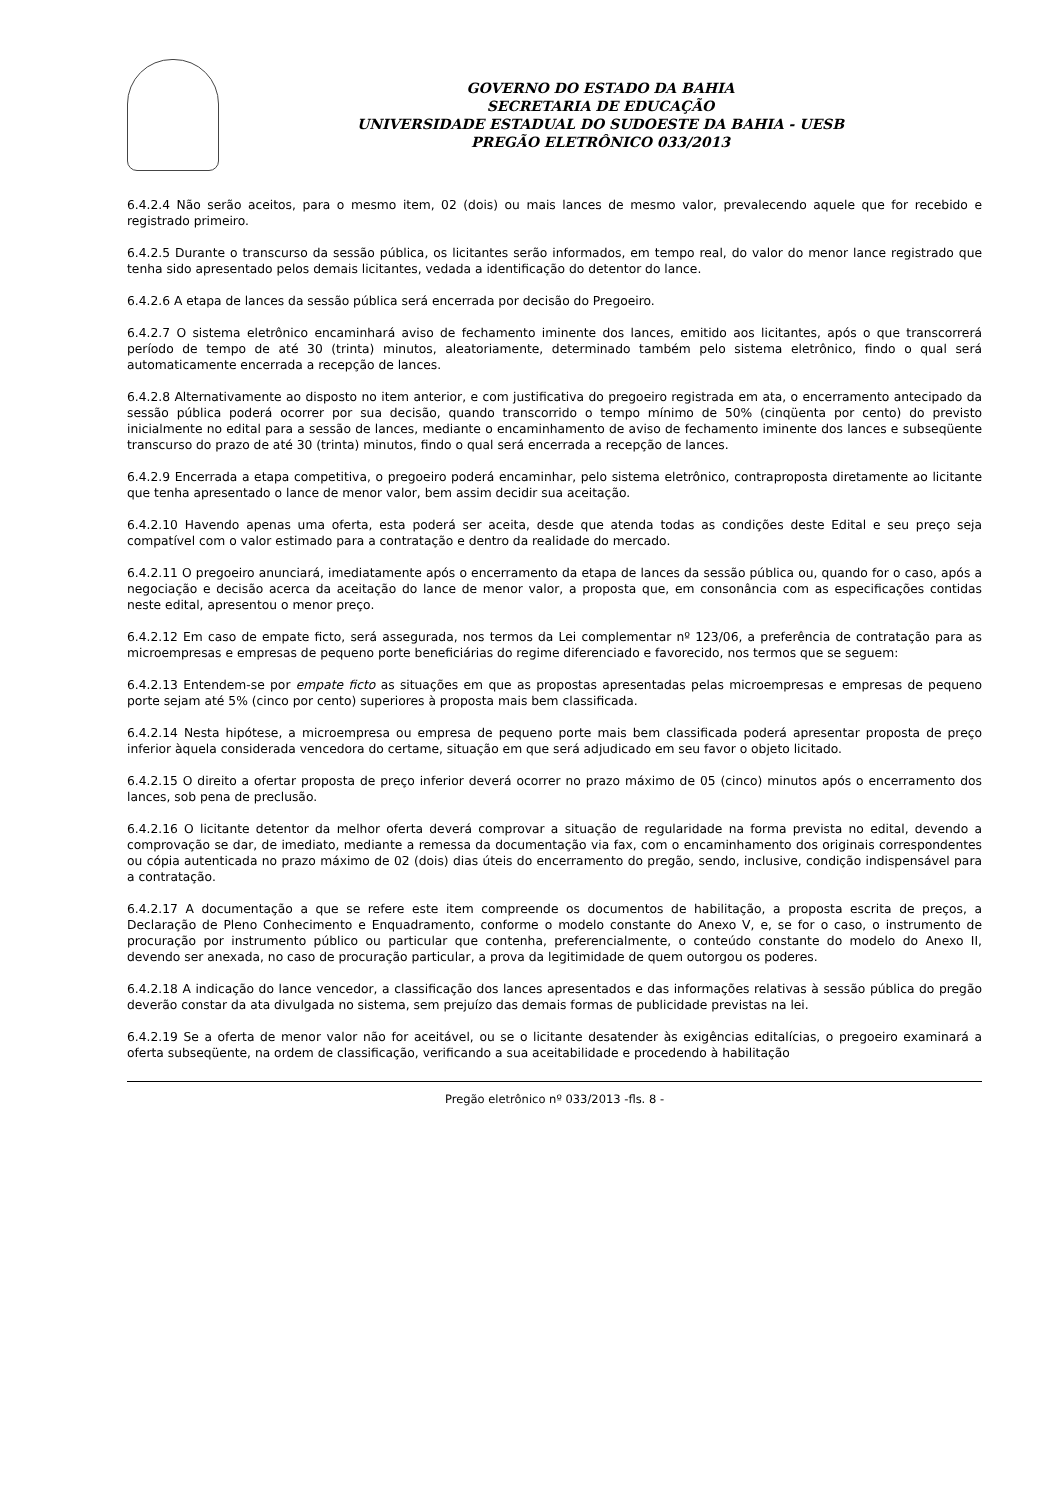GOVERNO DO ESTADO DA BAHIA
SECRETARIA DE EDUCAÇÃO
UNIVERSIDADE ESTADUAL DO SUDOESTE DA BAHIA - UESB
PREGÃO ELETRÔNICO 033/2013
6.4.2.4 Não serão aceitos, para o mesmo item, 02 (dois) ou mais lances de mesmo valor, prevalecendo aquele que for recebido e registrado primeiro.
6.4.2.5 Durante o transcurso da sessão pública, os licitantes serão informados, em tempo real, do valor do menor lance registrado que tenha sido apresentado pelos demais licitantes, vedada a identificação do detentor do lance.
6.4.2.6 A etapa de lances da sessão pública será encerrada por decisão do Pregoeiro.
6.4.2.7 O sistema eletrônico encaminhará aviso de fechamento iminente dos lances, emitido aos licitantes, após o que transcorrerá período de tempo de até 30 (trinta) minutos, aleatoriamente, determinado também pelo sistema eletrônico, findo o qual será automaticamente encerrada a recepção de lances.
6.4.2.8 Alternativamente ao disposto no item anterior, e com justificativa do pregoeiro registrada em ata, o encerramento antecipado da sessão pública poderá ocorrer por sua decisão, quando transcorrido o tempo mínimo de 50% (cinqüenta por cento) do previsto inicialmente no edital para a sessão de lances, mediante o encaminhamento de aviso de fechamento iminente dos lances e subseqüente transcurso do prazo de até 30 (trinta) minutos, findo o qual será encerrada a recepção de lances.
6.4.2.9 Encerrada a etapa competitiva, o pregoeiro poderá encaminhar, pelo sistema eletrônico, contraproposta diretamente ao licitante que tenha apresentado o lance de menor valor, bem assim decidir sua aceitação.
6.4.2.10 Havendo apenas uma oferta, esta poderá ser aceita, desde que atenda todas as condições deste Edital e seu preço seja compatível com o valor estimado para a contratação e dentro da realidade do mercado.
6.4.2.11 O pregoeiro anunciará, imediatamente após o encerramento da etapa de lances da sessão pública ou, quando for o caso, após a negociação e decisão acerca da aceitação do lance de menor valor, a proposta que, em consonância com as especificações contidas neste edital, apresentou o menor preço.
6.4.2.12 Em caso de empate ficto, será assegurada, nos termos da Lei complementar nº 123/06, a preferência de contratação para as microempresas e empresas de pequeno porte beneficiárias do regime diferenciado e favorecido, nos termos que se seguem:
6.4.2.13 Entendem-se por empate ficto as situações em que as propostas apresentadas pelas microempresas e empresas de pequeno porte sejam até 5% (cinco por cento) superiores à proposta mais bem classificada.
6.4.2.14 Nesta hipótese, a microempresa ou empresa de pequeno porte mais bem classificada poderá apresentar proposta de preço inferior àquela considerada vencedora do certame, situação em que será adjudicado em seu favor o objeto licitado.
6.4.2.15 O direito a ofertar proposta de preço inferior deverá ocorrer no prazo máximo de 05 (cinco) minutos após o encerramento dos lances, sob pena de preclusão.
6.4.2.16 O licitante detentor da melhor oferta deverá comprovar a situação de regularidade na forma prevista no edital, devendo a comprovação se dar, de imediato, mediante a remessa da documentação via fax, com o encaminhamento dos originais correspondentes ou cópia autenticada no prazo máximo de 02 (dois) dias úteis do encerramento do pregão, sendo, inclusive, condição indispensável para a contratação.
6.4.2.17 A documentação a que se refere este item compreende os documentos de habilitação, a proposta escrita de preços, a Declaração de Pleno Conhecimento e Enquadramento, conforme o modelo constante do Anexo V, e, se for o caso, o instrumento de procuração por instrumento público ou particular que contenha, preferencialmente, o conteúdo constante do modelo do Anexo II, devendo ser anexada, no caso de procuração particular, a prova da legitimidade de quem outorgou os poderes.
6.4.2.18 A indicação do lance vencedor, a classificação dos lances apresentados e das informações relativas à sessão pública do pregão deverão constar da ata divulgada no sistema, sem prejuízo das demais formas de publicidade previstas na lei.
6.4.2.19 Se a oferta de menor valor não for aceitável, ou se o licitante desatender às exigências editalícias, o pregoeiro examinará a oferta subseqüente, na ordem de classificação, verificando a sua aceitabilidade e procedendo à habilitação
Pregão eletrônico nº 033/2013 -fls. 8 -